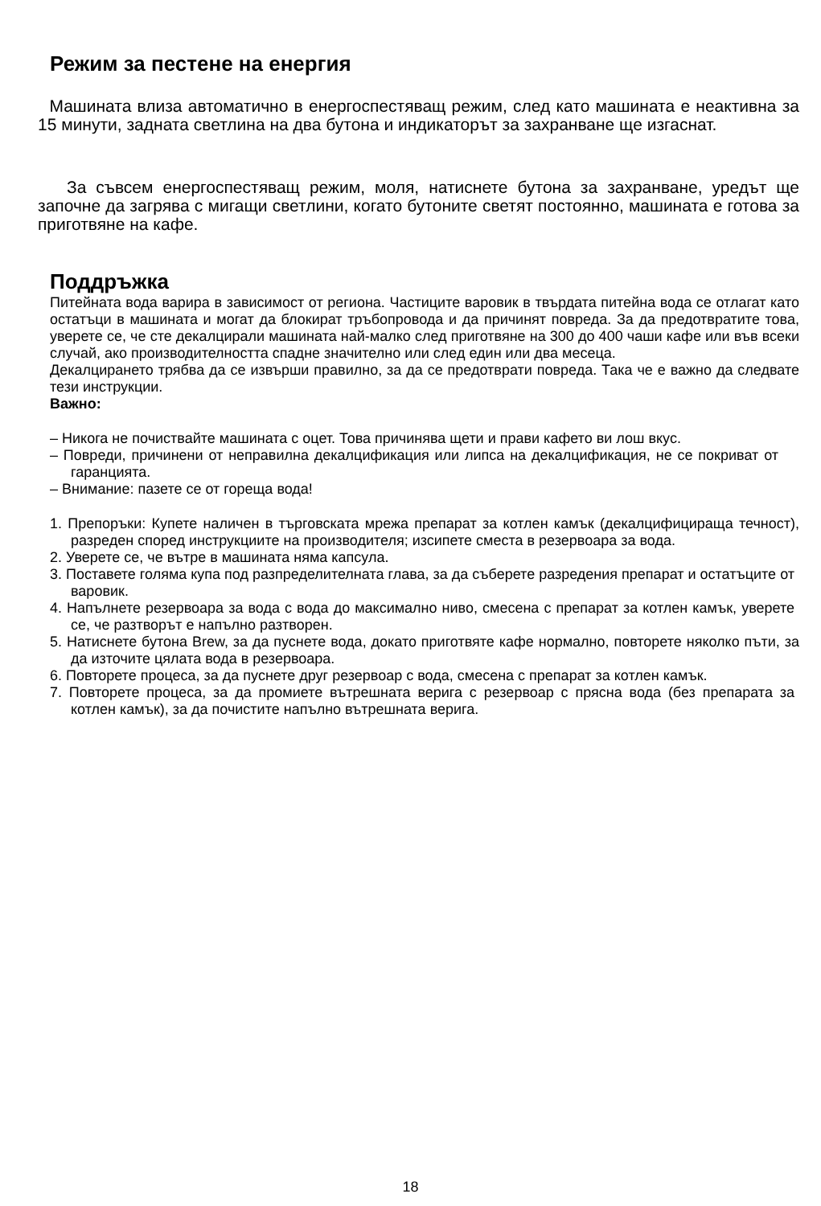Режим за пестене на енергия
Машината влиза автоматично в енергоспестяващ режим, след като машината е неактивна за 15 минути, задната светлина на два бутона и индикаторът за захранване ще изгаснат.
За съвсем енергоспестяващ режим, моля, натиснете бутона за захранване, уредът ще започне да загрява с мигащи светлини, когато бутоните светят постоянно, машината е готова за приготвяне на кафе.
Поддръжка
Питейната вода варира в зависимост от региона. Частиците варовик в твърдата питейна вода се отлагат като остатъци в машината и могат да блокират тръбопровода и да причинят повреда. За да предотвратите това, уверете се, че сте декалцирали машината най-малко след приготвяне на 300 до 400 чаши кафе или във всеки случай, ако производителността спадне значително или след един или два месеца.
Декалцирането трябва да се извърши правилно, за да се предотврати повреда. Така че е важно да следвате тези инструкции.
Важно:
– Никога не почиствайте машината с оцет. Това причинява щети и прави кафето ви лош вкус.
– Повреди, причинени от неправилна декалцификация или липса на декалцификация, не се покриват от гаранцията.
– Внимание: пазете се от гореща вода!
1. Препоръки: Купете наличен в търговската мрежа препарат за котлен камък (декалцифицираща течност), разреден според инструкциите на производителя; изсипете сместа в резервоара за вода.
2. Уверете се, че вътре в машината няма капсула.
3. Поставете голяма купа под разпределителната глава, за да съберете разредения препарат и остатъците от варовик.
4. Напълнете резервоара за вода с вода до максимално ниво, смесена с препарат за котлен камък, уверете се, че разтворът е напълно разтворен.
5. Натиснете бутона Brew, за да пуснете вода, докато приготвяте кафе нормално, повторете няколко пъти, за да източите цялата вода в резервоара.
6. Повторете процеса, за да пуснете друг резервоар с вода, смесена с препарат за котлен камък.
7. Повторете процеса, за да промиете вътрешната верига с резервоар с прясна вода (без препарата за котлен камък), за да почистите напълно вътрешната верига.
18